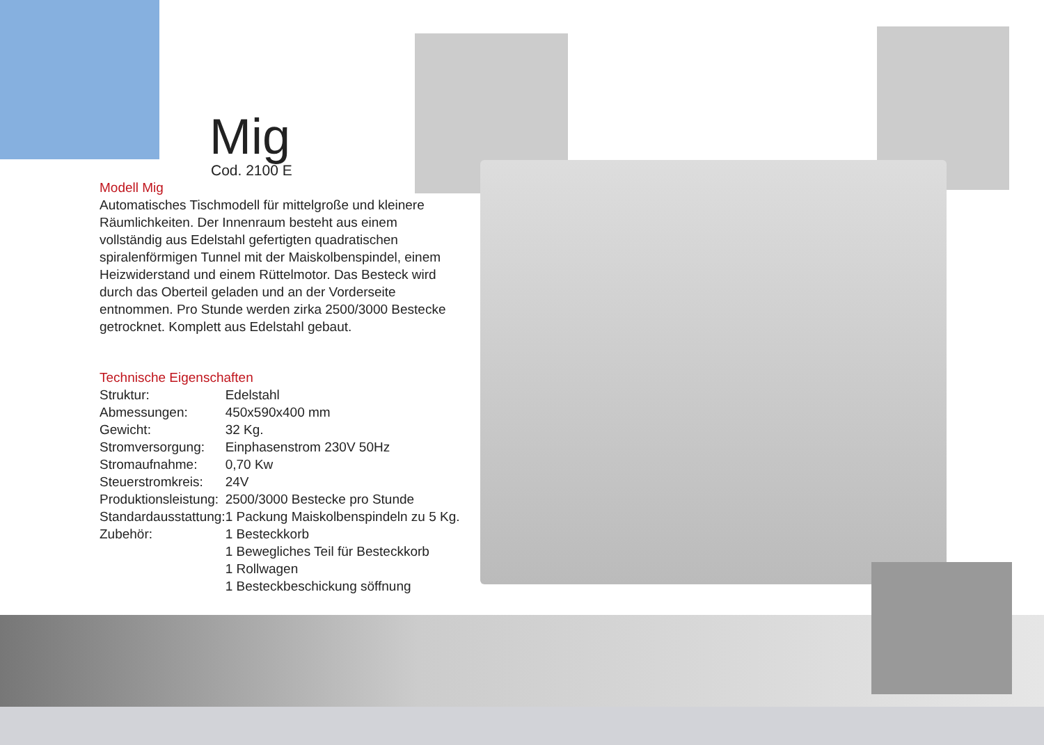Mig
Cod. 2100 E
Modell Mig
Automatisches Tischmodell für mittelgroße und kleinere Räumlichkeiten. Der Innenraum besteht aus einem vollständig aus Edelstahl gefertigten quadratischen spiralenförmigen Tunnel mit der Maiskolbenspindel, einem Heizwiderstand und einem Rüttelmotor. Das Besteck wird durch das Oberteil geladen und an der Vorderseite entnommen. Pro Stunde werden zirka 2500/3000 Bestecke getrocknet. Komplett aus Edelstahl gebaut.
Technische Eigenschaften
| Struktur: | Edelstahl |
| Abmessungen: | 450x590x400 mm |
| Gewicht: | 32 Kg. |
| Stromversorgung: | Einphasenstrom 230V 50Hz |
| Stromaufnahme: | 0,70 Kw |
| Steuerstromkreis: | 24V |
| Produktionsleistung: | 2500/3000 Bestecke pro Stunde |
| Standardausstattung: | 1 Packung Maiskolbenspindeln zu 5 Kg. |
| Zubehör: | 1 Besteckkorb 1 Bewegliches Teil für Besteckkorb 1 Rollwagen 1 Besteckbeschickung söffnung |